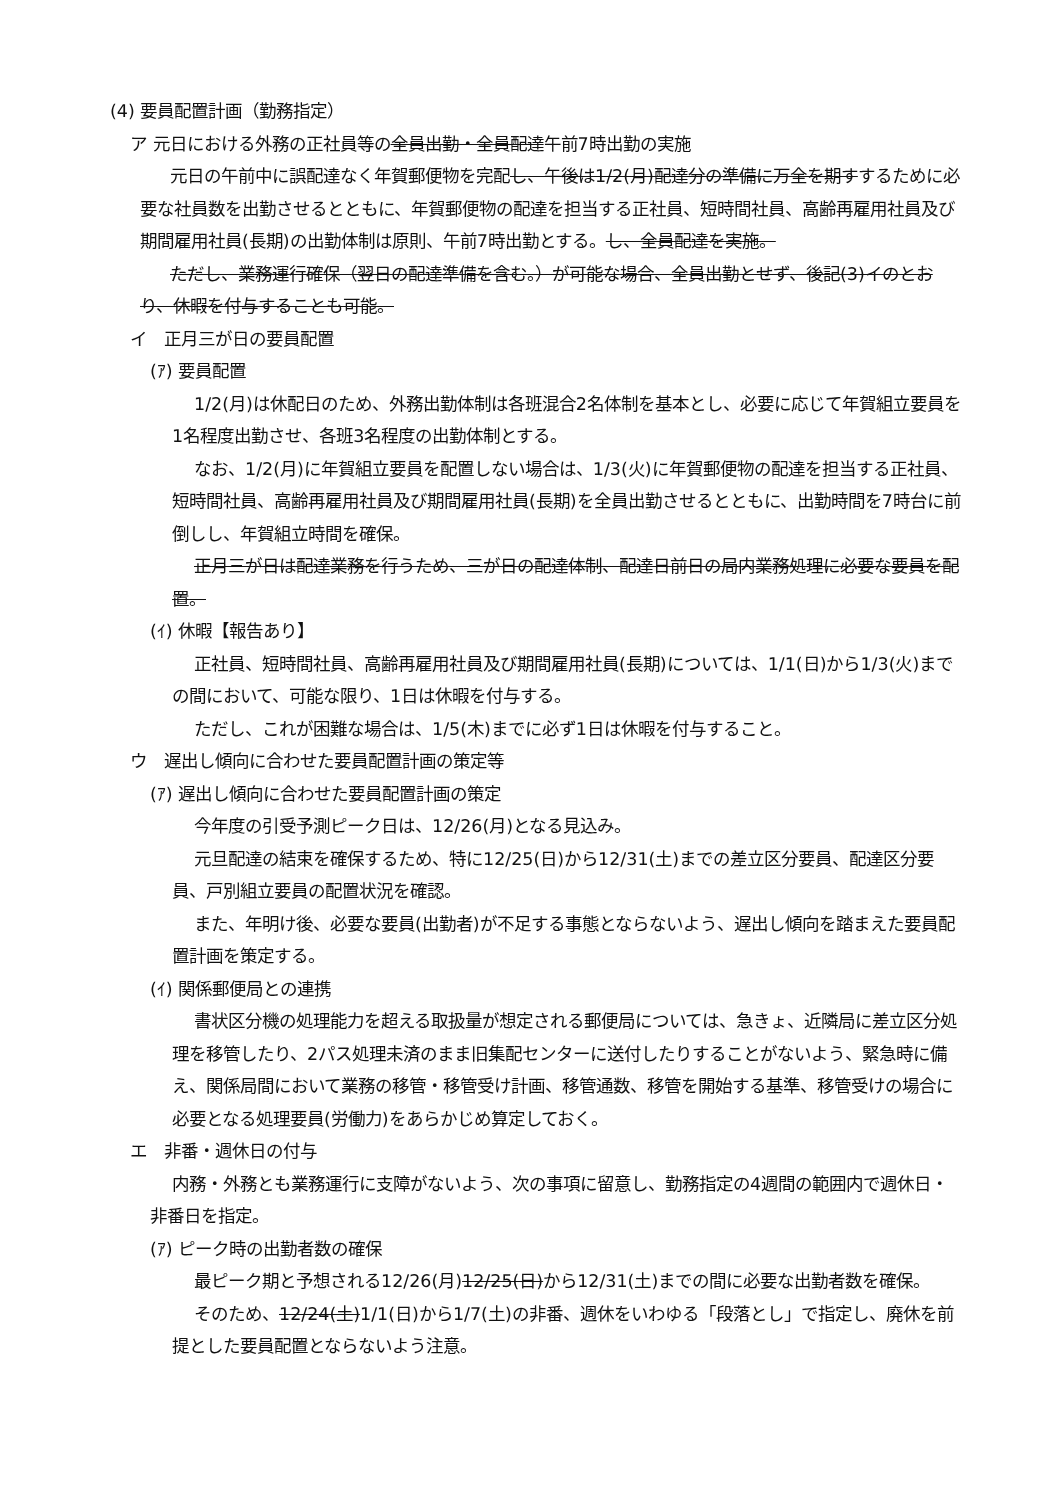(4) 要員配置計画（勤務指定）
ア 元日における外務の正社員等の全員出勤・全員配達午前7時出勤の実施
元日の午前中に誤配達なく年賀郵便物を完配し、午後は1/2(月)配達分の準備に万全を期すするために必要な社員数を出勤させるとともに、年賀郵便物の配達を担当する正社員、短時間社員、高齢再雇用社員及び期間雇用社員(長期)の出勤体制は原則、午前7時出勤とする。し、全員配達を実施。
ただし、業務運行確保（翌日の配達準備を含む。）が可能な場合、全員出勤とせず、後記(3)イのとおり、休暇を付与することも可能。
イ　正月三が日の要員配置
(ｱ) 要員配置
1/2(月)は休配日のため、外務出勤体制は各班混合2名体制を基本とし、必要に応じて年賀組立要員を1名程度出勤させ、各班3名程度の出勤体制とする。
なお、1/2(月)に年賀組立要員を配置しない場合は、1/3(火)に年賀郵便物の配達を担当する正社員、短時間社員、高齢再雇用社員及び期間雇用社員(長期)を全員出勤させるとともに、出勤時間を7時台に前倒しし、年賀組立時間を確保。
正月三が日は配達業務を行うため、三が日の配達体制、配達日前日の局内業務処理に必要な要員を配置。
(ｲ) 休暇【報告あり】
正社員、短時間社員、高齢再雇用社員及び期間雇用社員(長期)については、1/1(日)から1/3(火)までの間において、可能な限り、1日は休暇を付与する。
ただし、これが困難な場合は、1/5(木)までに必ず1日は休暇を付与すること。
ウ　遅出し傾向に合わせた要員配置計画の策定等
(ｱ) 遅出し傾向に合わせた要員配置計画の策定
今年度の引受予測ピーク日は、12/26(月)となる見込み。
元旦配達の結束を確保するため、特に12/25(日)から12/31(土)までの差立区分要員、配達区分要員、戸別組立要員の配置状況を確認。
また、年明け後、必要な要員(出勤者)が不足する事態とならないよう、遅出し傾向を踏まえた要員配置計画を策定する。
(ｲ) 関係郵便局との連携
書状区分機の処理能力を超える取扱量が想定される郵便局については、急きょ、近隣局に差立区分処理を移管したり、2パス処理未済のまま旧集配センターに送付したりすることがないよう、緊急時に備え、関係局間において業務の移管・移管受け計画、移管通数、移管を開始する基準、移管受けの場合に必要となる処理要員(労働力)をあらかじめ算定しておく。
エ　非番・週休日の付与
内務・外務とも業務運行に支障がないよう、次の事項に留意し、勤務指定の4週間の範囲内で週休日・非番日を指定。
(ｱ) ピーク時の出勤者数の確保
最ピーク期と予想される12/26(月)12/25(日)から12/31(土)までの間に必要な出勤者数を確保。
そのため、12/24(土)1/1(日)から1/7(土)の非番、週休をいわゆる「段落とし」で指定し、廃休を前提とした要員配置とならないよう注意。